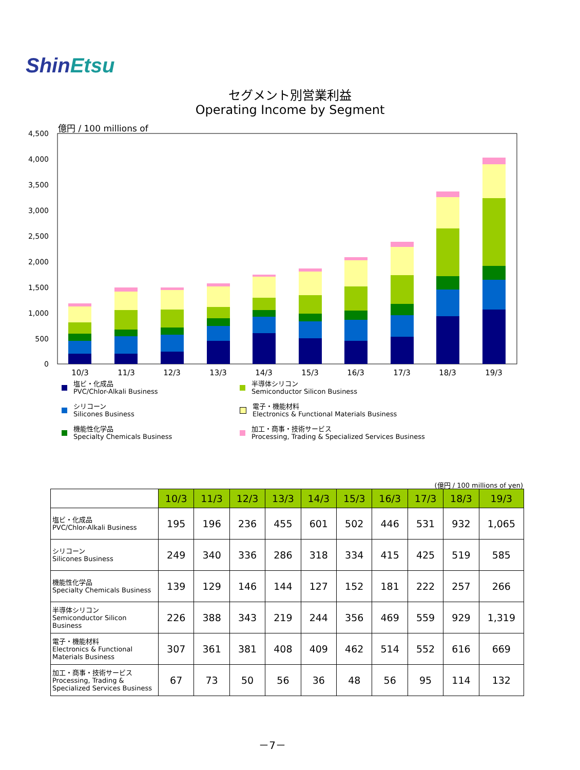ShinEtsu
セグメント別営業利益
Operating Income by Segment
億円 / 100 millions of
4,500
4,000
3,500
3,000
2,500
2,000
1,500
1,000
500
0
10/3
11/3
12/3
13/3
14/3
15/3
16/3
17/3
18/3
19/3
塩ビ・化成品
PVC/Chlor-Alkali Business
半導体シリコン
Semiconductor Silicon Business
シリコーン
Silicones Business
電子・機能材料
Electronics & Functional Materials Business
機能性化学品
Specialty Chemicals Business
加工・商事・技術サービス
Processing, Trading & Specialized Services Business
(億円 / 100 millions of yen)
| | 10/3 | 11/3 | 12/3 | 13/3 | 14/3 | 15/3 | 16/3 | 17/3 | 18/3 | 19/3 |
| --- | --- | --- | --- | --- | --- | --- | --- | --- | --- | --- |
| 塩ビ・化成品 PVC/Chlor-Alkali Business | 195 | 196 | 236 | 455 | 601 | 502 | 446 | 531 | 932 | 1,065 |
| シリコーン Silicones Business | 249 | 340 | 336 | 286 | 318 | 334 | 415 | 425 | 519 | 585 |
| 機能性化学品 Specialty Chemicals Business | 139 | 129 | 146 | 144 | 127 | 152 | 181 | 222 | 257 | 266 |
| 半導体シリコン Semiconductor Silicon Business | 226 | 388 | 343 | 219 | 244 | 356 | 469 | 559 | 929 | 1,319 |
| 電子・機能材料 Electronics & Functional Materials Business | 307 | 361 | 381 | 408 | 409 | 462 | 514 | 552 | 616 | 669 |
| 加工・商事・技術サービス Processing, Trading & Specialized Services Business | 67 | 73 | 50 | 56 | 36 | 48 | 56 | 95 | 114 | 132 |
－7－